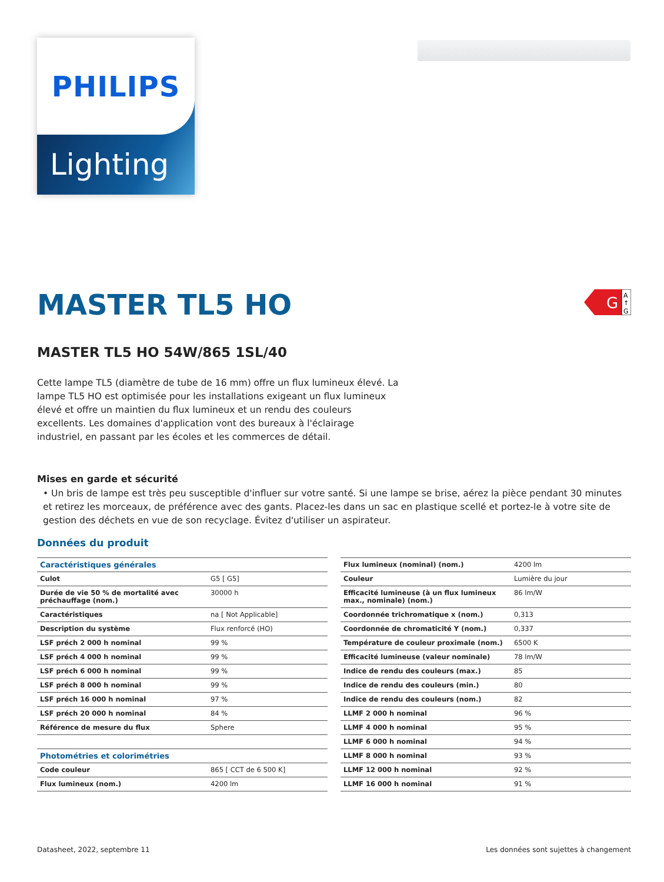PHILIPS
Lighting
G
A
↑
G
MASTER TL5 HO
MASTER TL5 HO 54W/865 1SL/40
Cette lampe TL5 (diamètre de tube de 16 mm) offre un flux lumineux élevé. La lampe TL5 HO est optimisée pour les installations exigeant un flux lumineux élevé et offre un maintien du flux lumineux et un rendu des couleurs excellents. Les domaines d'application vont des bureaux à l'éclairage industriel, en passant par les écoles et les commerces de détail.
Mises en garde et sécurité
• Un bris de lampe est très peu susceptible d'influer sur votre santé. Si une lampe se brise, aérez la pièce pendant 30 minutes et retirez les morceaux, de préférence avec des gants. Placez-les dans un sac en plastique scellé et portez-le à votre site de gestion des déchets en vue de son recyclage. Évitez d'utiliser un aspirateur.
Données du produit
| Caractéristiques générales | |
| Culot | G5 [ G5] |
| Durée de vie 50 % de mortalité avec préchauffage (nom.) | 30000 h |
| Caractéristiques | na [ Not Applicable] |
| Description du système | Flux renforcé (HO) |
| LSF préch 2 000 h nominal | 99 % |
| LSF préch 4 000 h nominal | 99 % |
| LSF préch 6 000 h nominal | 99 % |
| LSF préch 8 000 h nominal | 99 % |
| LSF préch 16 000 h nominal | 97 % |
| LSF préch 20 000 h nominal | 84 % |
| Référence de mesure du flux | Sphere |
| Photométries et colorimétries | |
| Code couleur | 865 [ CCT de 6 500 K] |
| Flux lumineux (nom.) | 4200 lm |
| Flux lumineux (nominal) (nom.) | 4200 lm |
| Couleur | Lumière du jour |
| Efficacité lumineuse (à un flux lumineux max., nominale) (nom.) | 86 lm/W |
| Coordonnée trichromatique x (nom.) | 0,313 |
| Coordonnée de chromaticité Y (nom.) | 0,337 |
| Température de couleur proximale (nom.) | 6500 K |
| Efficacité lumineuse (valeur nominale) | 78 lm/W |
| Indice de rendu des couleurs (max.) | 85 |
| Indice de rendu des couleurs (min.) | 80 |
| Indice de rendu des couleurs (nom.) | 82 |
| LLMF 2 000 h nominal | 96 % |
| LLMF 4 000 h nominal | 95 % |
| LLMF 6 000 h nominal | 94 % |
| LLMF 8 000 h nominal | 93 % |
| LLMF 12 000 h nominal | 92 % |
| LLMF 16 000 h nominal | 91 % |
Datasheet, 2022, septembre 11 Les données sont sujettes à changement